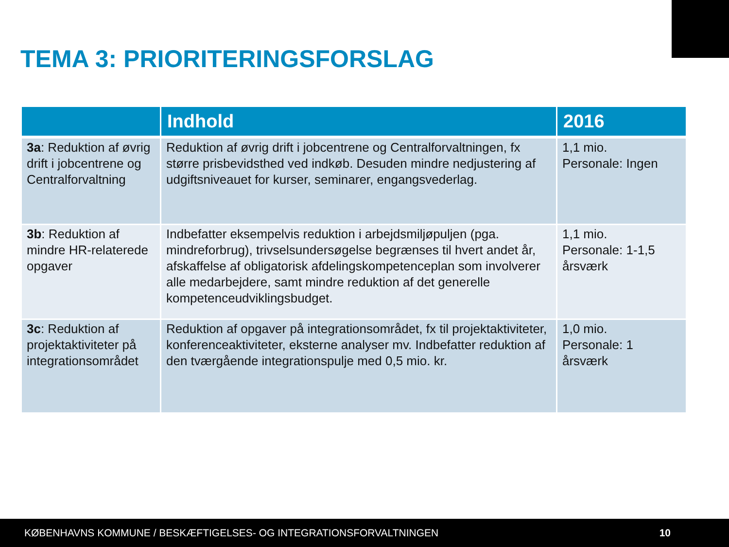TEMA 3: PRIORITERINGSFORSLAG
| | Indhold | 2016 |
| --- | --- | --- |
| 3a : Reduktion af øvrig drift i jobcentrene og Centralforvaltning | Reduktion af øvrig drift i jobcentrene og Centralforvaltningen, fx større prisbevidsthed ved indkøb. Desuden mindre nedjustering af udgiftsniveauet for kurser, seminarer, engangsvederlag. | 1,1 mio. Personale: Ingen |
| 3b : Reduktion af mindre HR-relaterede opgaver | Indbefatter eksempelvis reduktion i arbejdsmiljøpuljen (pga. mindreforbrug), trivselsundersøgelse begrænses til hvert andet år, afskaffelse af obligatorisk afdelingskompetenceplan som involverer alle medarbejdere, samt mindre reduktion af det generelle kompetenceudviklingsbudget. | 1,1 mio. Personale: 1-1,5 årsværk |
| 3c : Reduktion af projektaktiviteter på integrationsområdet | Reduktion af opgaver på integrationsområdet, fx til projektaktiviteter, konferenceaktiviteter, eksterne analyser mv. Indbefatter reduktion af den tværgående integrationspulje med 0,5 mio. kr. | 1,0 mio. Personale: 1 årsværk |
KØBENHAVNS KOMMUNE / BESKÆFTIGELSES- OG INTEGRATIONSFORVALTNINGEN 10